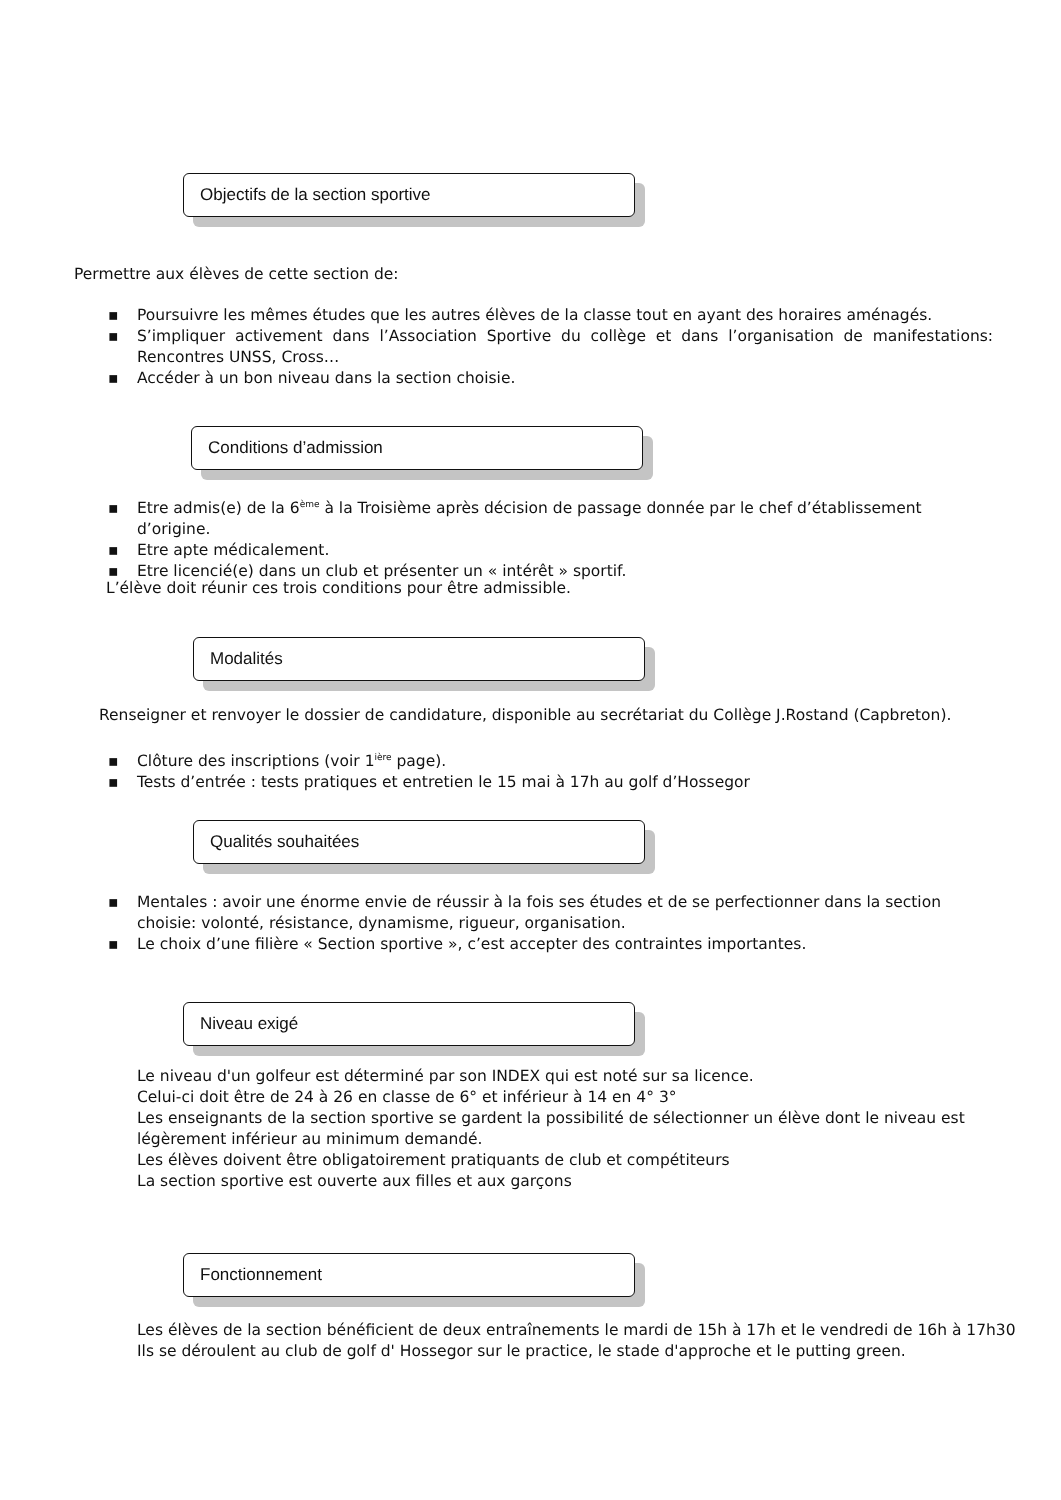Objectifs de la section sportive
Permettre aux élèves de cette section de:
▪ Poursuivre les mêmes études que les autres élèves de la classe tout en ayant des horaires aménagés.
▪ S’impliquer activement dans l’Association Sportive du collège et dans l’organisation de manifestations: Rencontres UNSS, Cross…
▪ Accéder à un bon niveau dans la section choisie.
Conditions d’admission
▪ Etre admis(e) de la 6<sup>ème</sup> à la Troisième après décision de passage donnée par le chef d’établissement d’origine.
▪ Etre apte médicalement.
▪ Etre licencié(e) dans un club et présenter un « intérêt » sportif.
L’élève doit réunir ces trois conditions pour être admissible.
Modalités
Renseigner et renvoyer le dossier de candidature, disponible au secrétariat du Collège J.Rostand (Capbreton).
▪ Clôture des inscriptions (voir 1<sup>ière</sup> page).
▪ Tests d’entrée : tests pratiques et entretien le 15 mai à 17h au golf d’Hossegor
Qualités souhaitées
▪ Mentales : avoir une énorme envie de réussir à la fois ses études et de se perfectionner dans la section choisie: volonté, résistance, dynamisme, rigueur, organisation.
▪ Le choix d’une filière « Section sportive », c’est accepter des contraintes importantes.
Niveau exigé
Le niveau d'un golfeur est déterminé par son INDEX qui est noté sur sa licence.
Celui-ci doit être de 24 à 26 en classe de 6° et inférieur à 14 en 4° 3°
Les enseignants de la section sportive se gardent la possibilité de sélectionner un élève dont le niveau est légèrement inférieur au minimum demandé.
Les élèves doivent être obligatoirement pratiquants de club et compétiteurs
La section sportive est ouverte aux filles et aux garçons
Fonctionnement
Les élèves de la section bénéficient de deux entraînements le mardi de 15h à 17h et le vendredi de 16h à 17h30
Ils se déroulent au club de golf d' Hossegor sur le practice, le stade d'approche et le putting green.